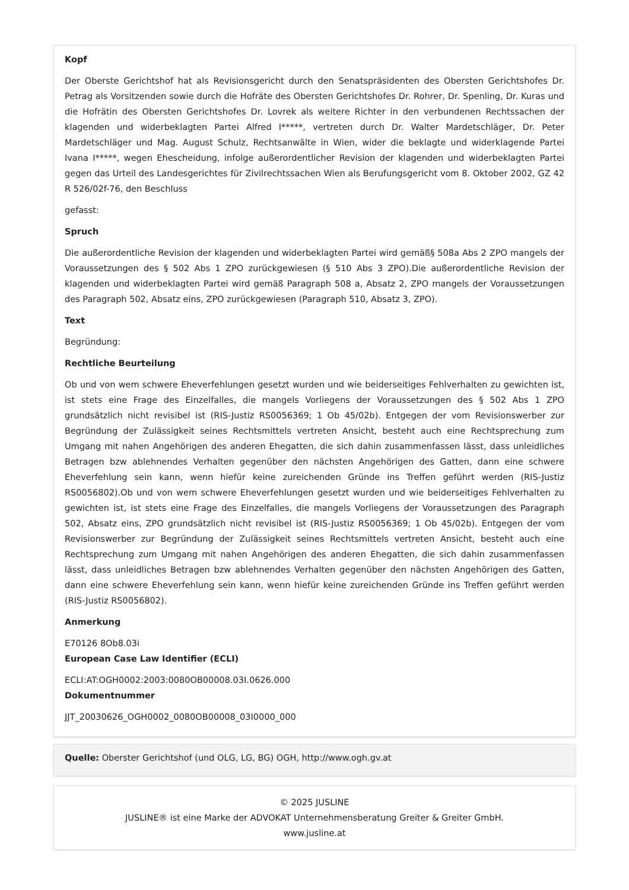Kopf
Der Oberste Gerichtshof hat als Revisionsgericht durch den Senatspräsidenten des Obersten Gerichtshofes Dr. Petrag als Vorsitzenden sowie durch die Hofräte des Obersten Gerichtshofes Dr. Rohrer, Dr. Spenling, Dr. Kuras und die Hofrätin des Obersten Gerichtshofes Dr. Lovrek als weitere Richter in den verbundenen Rechtssachen der klagenden und widerbeklagten Partei Alfred I*****, vertreten durch Dr. Walter Mardetschläger, Dr. Peter Mardetschläger und Mag. August Schulz, Rechtsanwälte in Wien, wider die beklagte und widerklagende Partei Ivana I*****, wegen Ehescheidung, infolge außerordentlicher Revision der klagenden und widerbeklagten Partei gegen das Urteil des Landesgerichtes für Zivilrechtssachen Wien als Berufungsgericht vom 8. Oktober 2002, GZ 42 R 526/02f-76, den Beschluss
gefasst:
Spruch
Die außerordentliche Revision der klagenden und widerbeklagten Partei wird gemäß§ 508a Abs 2 ZPO mangels der Voraussetzungen des § 502 Abs 1 ZPO zurückgewiesen (§ 510 Abs 3 ZPO).Die außerordentliche Revision der klagenden und widerbeklagten Partei wird gemäß Paragraph 508 a, Absatz 2, ZPO mangels der Voraussetzungen des Paragraph 502, Absatz eins, ZPO zurückgewiesen (Paragraph 510, Absatz 3, ZPO).
Text
Begründung:
Rechtliche Beurteilung
Ob und von wem schwere Eheverfehlungen gesetzt wurden und wie beiderseitiges Fehlverhalten zu gewichten ist, ist stets eine Frage des Einzelfalles, die mangels Vorliegens der Voraussetzungen des § 502 Abs 1 ZPO grundsätzlich nicht revisibel ist (RIS-Justiz RS0056369; 1 Ob 45/02b). Entgegen der vom Revisionswerber zur Begründung der Zulässigkeit seines Rechtsmittels vertreten Ansicht, besteht auch eine Rechtsprechung zum Umgang mit nahen Angehörigen des anderen Ehegatten, die sich dahin zusammenfassen lässt, dass unleidliches Betragen bzw ablehnendes Verhalten gegenüber den nächsten Angehörigen des Gatten, dann eine schwere Eheverfehlung sein kann, wenn hiefür keine zureichenden Gründe ins Treffen geführt werden (RIS-Justiz RS0056802).Ob und von wem schwere Eheverfehlungen gesetzt wurden und wie beiderseitiges Fehlverhalten zu gewichten ist, ist stets eine Frage des Einzelfalles, die mangels Vorliegens der Voraussetzungen des Paragraph 502, Absatz eins, ZPO grundsätzlich nicht revisibel ist (RIS-Justiz RS0056369; 1 Ob 45/02b). Entgegen der vom Revisionswerber zur Begründung der Zulässigkeit seines Rechtsmittels vertreten Ansicht, besteht auch eine Rechtsprechung zum Umgang mit nahen Angehörigen des anderen Ehegatten, die sich dahin zusammenfassen lässt, dass unleidliches Betragen bzw ablehnendes Verhalten gegenüber den nächsten Angehörigen des Gatten, dann eine schwere Eheverfehlung sein kann, wenn hiefür keine zureichenden Gründe ins Treffen geführt werden (RIS-Justiz RS0056802).
Anmerkung
E70126 8Ob8.03i
European Case Law Identifier (ECLI)
ECLI:AT:OGH0002:2003:0080OB00008.03I.0626.000
Dokumentnummer
JJT_20030626_OGH0002_0080OB00008_03I0000_000
Quelle: Oberster Gerichtshof (und OLG, LG, BG) OGH, http://www.ogh.gv.at
© 2025 JUSLINE
JUSLINE® ist eine Marke der ADVOKAT Unternehmensberatung Greiter & Greiter GmbH.
www.jusline.at